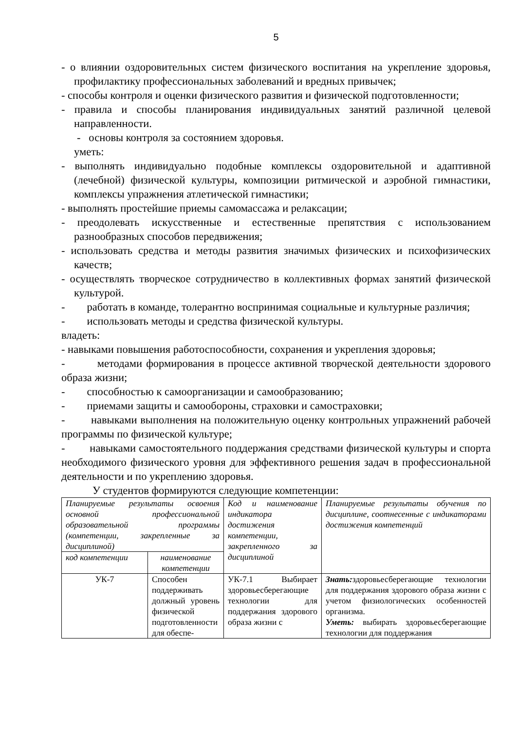5
- о влиянии оздоровительных систем физического воспитания на укрепление здоровья, профилактику профессиональных заболеваний и вредных привычек;
- способы контроля и оценки физического развития и физической подготовленности;
- правила и способы планирования индивидуальных занятий различной целевой направленности.
- основы контроля за состоянием здоровья.
уметь:
- выполнять индивидуально подобные комплексы оздоровительной и адаптивной (лечебной) физической культуры, композиции ритмической и аэробной гимнастики, комплексы упражнения атлетической гимнастики;
- выполнять простейшие приемы самомассажа и релаксации;
- преодолевать искусственные и естественные препятствия с использованием разнообразных способов передвижения;
- использовать средства и методы развития значимых физических и психофизических качеств;
- осуществлять творческое сотрудничество в коллективных формах занятий физической культурой.
- работать в команде, толерантно воспринимая социальные и культурные различия;
- использовать методы и средства физической культуры.
владеть:
- навыками повышения работоспособности, сохранения и укрепления здоровья;
- методами формирования в процессе активной творческой деятельности здорового образа жизни;
- способностью к самоорганизации и самообразованию;
- приемами защиты и самообороны, страховки и самостраховки;
- навыками выполнения на положительную оценку контрольных упражнений рабочей программы по физической культуре;
- навыками самостоятельного поддержания средствами физической культуры и спорта необходимого физического уровня для эффективного решения задач в профессиональной деятельности и по укреплению здоровья.
У студентов формируются следующие компетенции:
| Планируемые результаты освоения основной профессиональной образовательной программы (компетенции, закрепленные за дисциплиной) | | Код и наименование индикатора достижения компетенции, закрепленного за дисциплиной | Планируемые результаты обучения по дисциплине, соотнесенные с индикаторами достижения компетенций |
| код компетенции | наименование компетенции | | |
| УК-7 | Способен поддерживать должный уровень физической подготовленности для обеспе- | УК-7.1 Выбирает здоровьесберегающие технологии для поддержания здорового образа жизни с | Знать: здоровьесберегающие технологии для поддержания здорового образа жизни с учетом физиологических особенностей организма. Уметь: выбирать здоровьесберегающие технологии для поддержания |